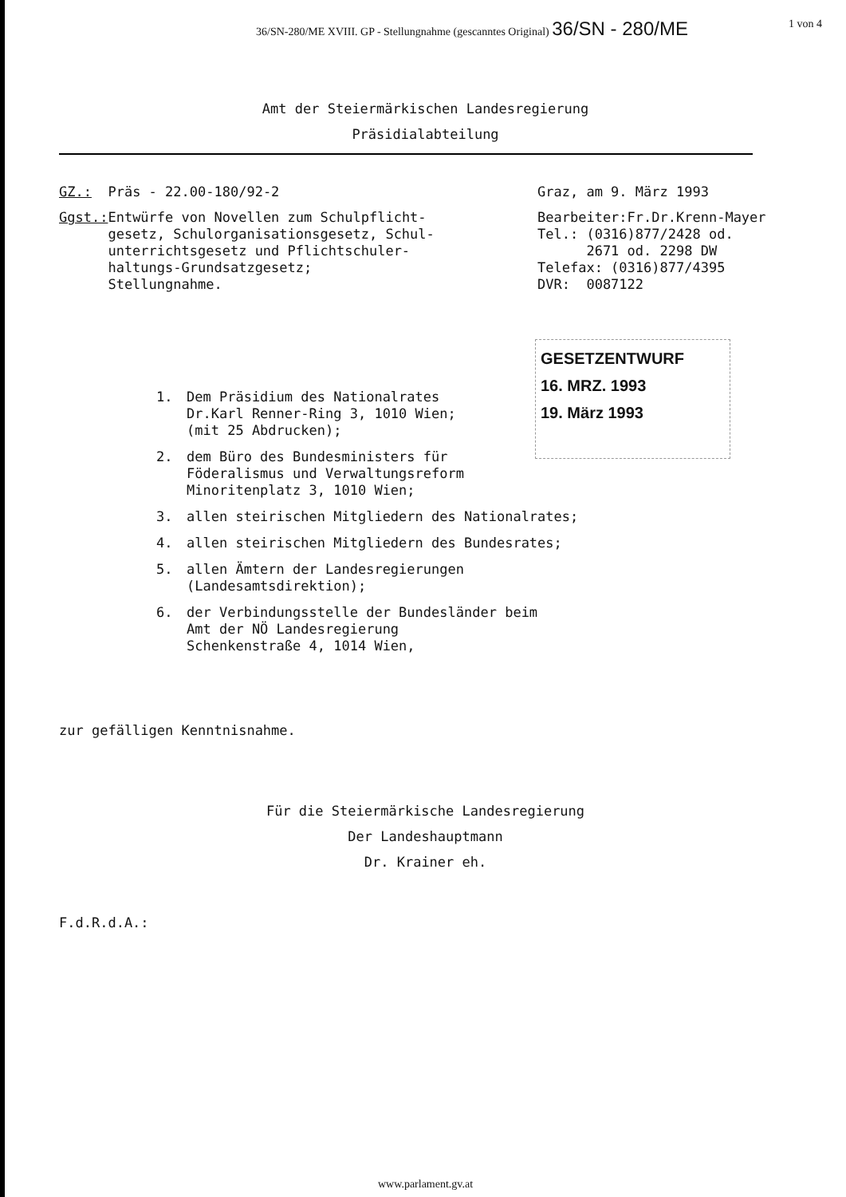36/SN-280/ME XVIII. GP - Stellungnahme (gescanntes Original) 36/SN - 280/ME 1 von 4
Amt der Steiermärkischen Landesregierung
Präsidialabteilung
GZ.: Präs - 22.00-180/92-2 Graz, am 9. März 1993
Ggst.: Entwürfe von Novellen zum Schulpflicht-
      gesetz, Schulorganisationsgesetz, Schul-
      unterrichtsgesetz und Pflichtschuler-
      haltungs-Grundsatzgesetz;
      Stellungnahme.
Bearbeiter:Fr.Dr.Krenn-Mayer
Tel.: (0316)877/2428 od.
      2671 od. 2298 DW
Telefax: (0316)877/4395
DVR:  0087122
1. Dem Präsidium des Nationalrates
Dr.Karl Renner-Ring 3, 1010 Wien;
(mit 25 Abdrucken);
2. dem Büro des Bundesministers für
Föderalismus und Verwaltungsreform
Minoritenplatz 3, 1010 Wien;
3. allen steirischen Mitgliedern des Nationalrates;
4. allen steirischen Mitgliedern des Bundesrates;
5. allen Ämtern der Landesregierungen
(Landesamtsdirektion);
6. der Verbindungsstelle der Bundesländer beim
Amt der NÖ Landesregierung
Schenkenstraße 4, 1014 Wien,
GESETZENTWURF
16. MRZ. 1993
19. März 1993
zur gefälligen Kenntnisnahme.
Für die Steiermärkische Landesregierung
Der Landeshauptmann
Dr. Krainer eh.
F.d.R.d.A.:
www.parlament.gv.at